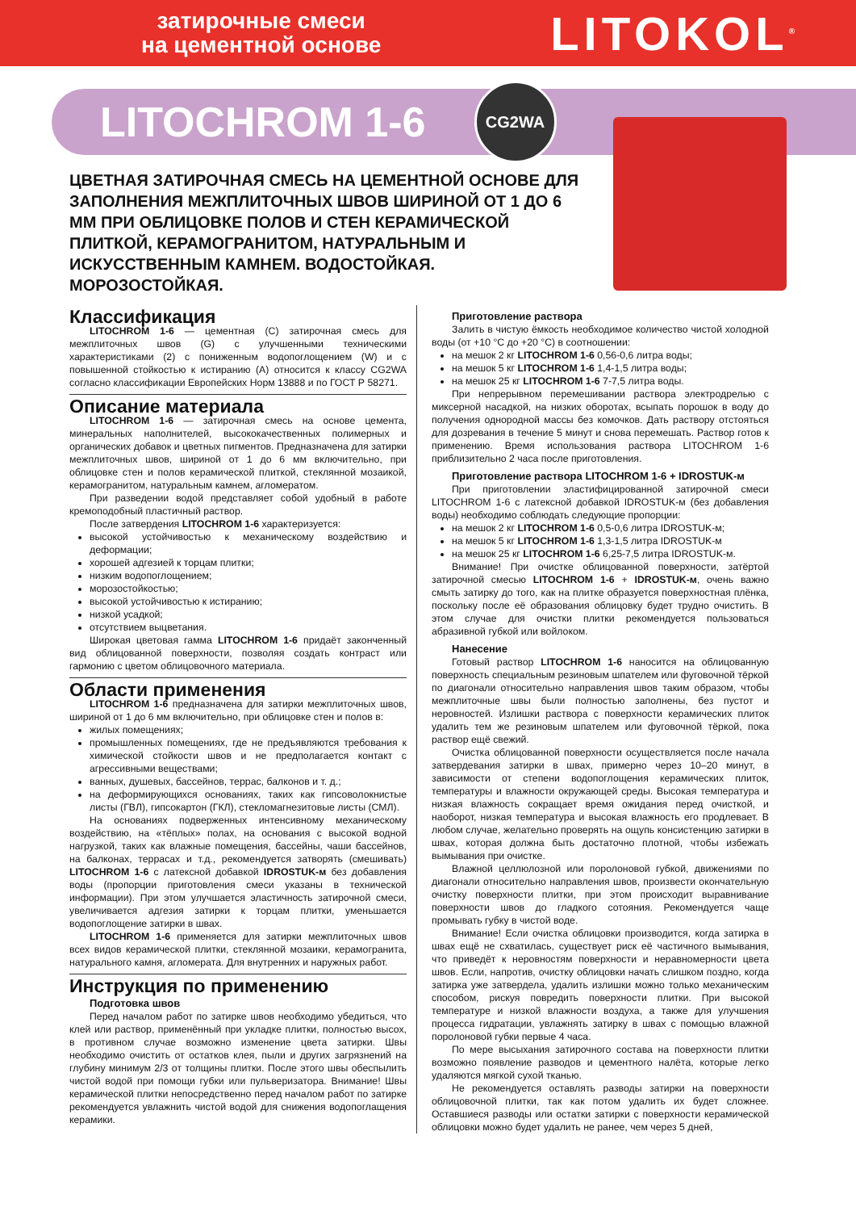затирочные смеси
на цементной основе
LITOKOL<sup>®</sup>
LITOCHROM 1-6
CG2WA
ЦВЕТНАЯ ЗАТИРОЧНАЯ СМЕСЬ НА ЦЕМЕНТНОЙ ОСНОВЕ ДЛЯ ЗАПОЛНЕНИЯ МЕЖПЛИТОЧНЫХ ШВОВ ШИРИНОЙ ОТ 1 ДО 6 ММ ПРИ ОБЛИЦОВКЕ ПОЛОВ И СТЕН КЕРАМИЧЕСКОЙ ПЛИТКОЙ, КЕРАМОГРАНИТОМ, НАТУРАЛЬНЫМ И ИСКУССТВЕННЫМ КАМНЕМ. ВОДОСТОЙКАЯ. МОРОЗОСТОЙКАЯ.
Классификация
LITOCHROM 1-6 — цементная (С) затирочная смесь для межплиточных швов (G) с улучшенными техническими характеристиками (2) с пониженным водопоглощением (W) и с повышенной стойкостью к истиранию (А) относится к классу CG2WA согласно классификации Европейских Норм 13888 и по ГОСТ Р 58271.
Описание материала
LITOCHROM 1-6 — затирочная смесь на основе цемента, минеральных наполнителей, высококачественных полимерных и органических добавок и цветных пигментов. Предназначена для затирки межплиточных швов, шириной от 1 до 6 мм включительно, при облицовке стен и полов керамической плиткой, стеклянной мозаикой, керамогранитом, натуральным камнем, агломератом.
При разведении водой представляет собой удобный в работе кремоподобный пластичный раствор.
После затвердения LITOCHROM 1-6 характеризуется:
высокой устойчивостью к механическому воздействию и деформации;
хорошей адгезией к торцам плитки;
низким водопоглощением;
морозостойкостью;
высокой устойчивостью к истиранию;
низкой усадкой;
отсутствием выцветания.
Широкая цветовая гамма LITOCHROM 1-6 придаёт законченный вид облицованной поверхности, позволяя создать контраст или гармонию с цветом облицовочного материала.
Области применения
LITOCHROM 1-6 предназначена для затирки межплиточных швов, шириной от 1 до 6 мм включительно, при облицовке стен и полов в:
жилых помещениях;
промышленных помещениях, где не предъявляются требования к химической стойкости швов и не предполагается контакт с агрессивными веществами;
ванных, душевых, бассейнов, террас, балконов и т. д.;
на деформирующихся основаниях, таких как гипсоволокнистые листы (ГВЛ), гипсокартон (ГКЛ), стекломагнезитовые листы (СМЛ).
На основаниях подверженных интенсивному механическому воздействию, на «тёплых» полах, на основания с высокой водной нагрузкой, таких как влажные помещения, бассейны, чаши бассейнов, на балконах, террасах и т.д., рекомендуется затворять (смешивать) LITOCHROM 1-6 с латексной добавкой IDROSTUK-м без добавления воды (пропорции приготовления смеси указаны в технической информации). При этом улучшается эластичность затирочной смеси, увеличивается адгезия затирки к торцам плитки, уменьшается водопоглощение затирки в швах.
LITOCHROM 1-6 применяется для затирки межплиточных швов всех видов керамической плитки, стеклянной мозаики, керамогранита, натурального камня, агломерата. Для внутренних и наружных работ.
Инструкция по применению
Подготовка швов
Перед началом работ по затирке швов необходимо убедиться, что клей или раствор, применённый при укладке плитки, полностью высох, в противном случае возможно изменение цвета затирки. Швы необходимо очистить от остатков клея, пыли и других загрязнений на глубину минимум 2/3 от толщины плитки. После этого швы обеспылить чистой водой при помощи губки или пульверизатора. Внимание! Швы керамической плитки непосредственно перед началом работ по затирке рекомендуется увлажнить чистой водой для снижения водопоглащения керамики.
Приготовление раствора
Залить в чистую ёмкость необходимое количество чистой холодной воды (от +10 °С до +20 °С) в соотношении:
на мешок 2 кг LITOCHROM 1-6 0,56-0,6 литра воды;
на мешок 5 кг LITOCHROM 1-6 1,4-1,5 литра воды;
на мешок 25 кг LITOCHROM 1-6 7-7,5 литра воды.
При непрерывном перемешивании раствора электродрелью с миксерной насадкой, на низких оборотах, всыпать порошок в воду до получения однородной массы без комочков. Дать раствору отстояться для дозревания в течение 5 минут и снова перемешать. Раствор готов к применению. Время использования раствора LITOCHROM 1-6 приблизительно 2 часа после приготовления.
Приготовление раствора LITOCHROM 1-6 + IDROSTUK-м
При приготовлении эластифицированной затирочной смеси LITOCHROM 1-6 с латексной добавкой IDROSTUK-м (без добавления воды) необходимо соблюдать следующие пропорции:
на мешок 2 кг LITOCHROM 1-6 0,5-0,6 литра IDROSTUK-м;
на мешок 5 кг LITOCHROM 1-6 1,3-1,5 литра IDROSTUK-м
на мешок 25 кг LITOCHROM 1-6 6,25-7,5 литра IDROSTUK-м.
Внимание! При очистке облицованной поверхности, затёртой затирочной смесью LITOCHROM 1-6 + IDROSTUK-м, очень важно смыть затирку до того, как на плитке образуется поверхностная плёнка, поскольку после её образования облицовку будет трудно очистить. В этом случае для очистки плитки рекомендуется пользоваться абразивной губкой или войлоком.
Нанесение
Готовый раствор LITOCHROM 1-6 наносится на облицованную поверхность специальным резиновым шпателем или фуговочной тёркой по диагонали относительно направления швов таким образом, чтобы межплиточные швы были полностью заполнены, без пустот и неровностей. Излишки раствора с поверхности керамических плиток удалить тем же резиновым шпателем или фуговочной тёркой, пока раствор ещё свежий.
Очистка облицованной поверхности осуществляется после начала затвердевания затирки в швах, примерно через 10–20 минут, в зависимости от степени водопоглощения керамических плиток, температуры и влажности окружающей среды. Высокая температура и низкая влажность сокращает время ожидания перед очисткой, и наоборот, низкая температура и высокая влажность его продлевает. В любом случае, желательно проверять на ощупь консистенцию затирки в швах, которая должна быть достаточно плотной, чтобы избежать вымывания при очистке.
Влажной целлюлозной или поролоновой губкой, движениями по диагонали относительно направления швов, произвести окончательную очистку поверхности плитки, при этом происходит выравнивание поверхности швов до гладкого сотояния. Рекомендуется чаще промывать губку в чистой воде.
Внимание! Если очистка облицовки производится, когда затирка в швах ещё не схватилась, существует риск её частичного вымывания, что приведёт к неровностям поверхности и неравномерности цвета швов. Если, напротив, очистку облицовки начать слишком поздно, когда затирка уже затвердела, удалить излишки можно только механическим способом, рискуя повредить поверхности плитки. При высокой температуре и низкой влажности воздуха, а также для улучшения процесса гидратации, увлажнять затирку в швах с помощью влажной поролоновой губки первые 4 часа.
По мере высыхания затирочного состава на поверхности плитки возможно появление разводов и цементного налёта, которые легко удаляются мягкой сухой тканью.
Не рекомендуется оставлять разводы затирки на поверхности облицовочной плитки, так как потом удалить их будет сложнее. Оставшиеся разводы или остатки затирки с поверхности керамической облицовки можно будет удалить не ранее, чем через 5 дней,